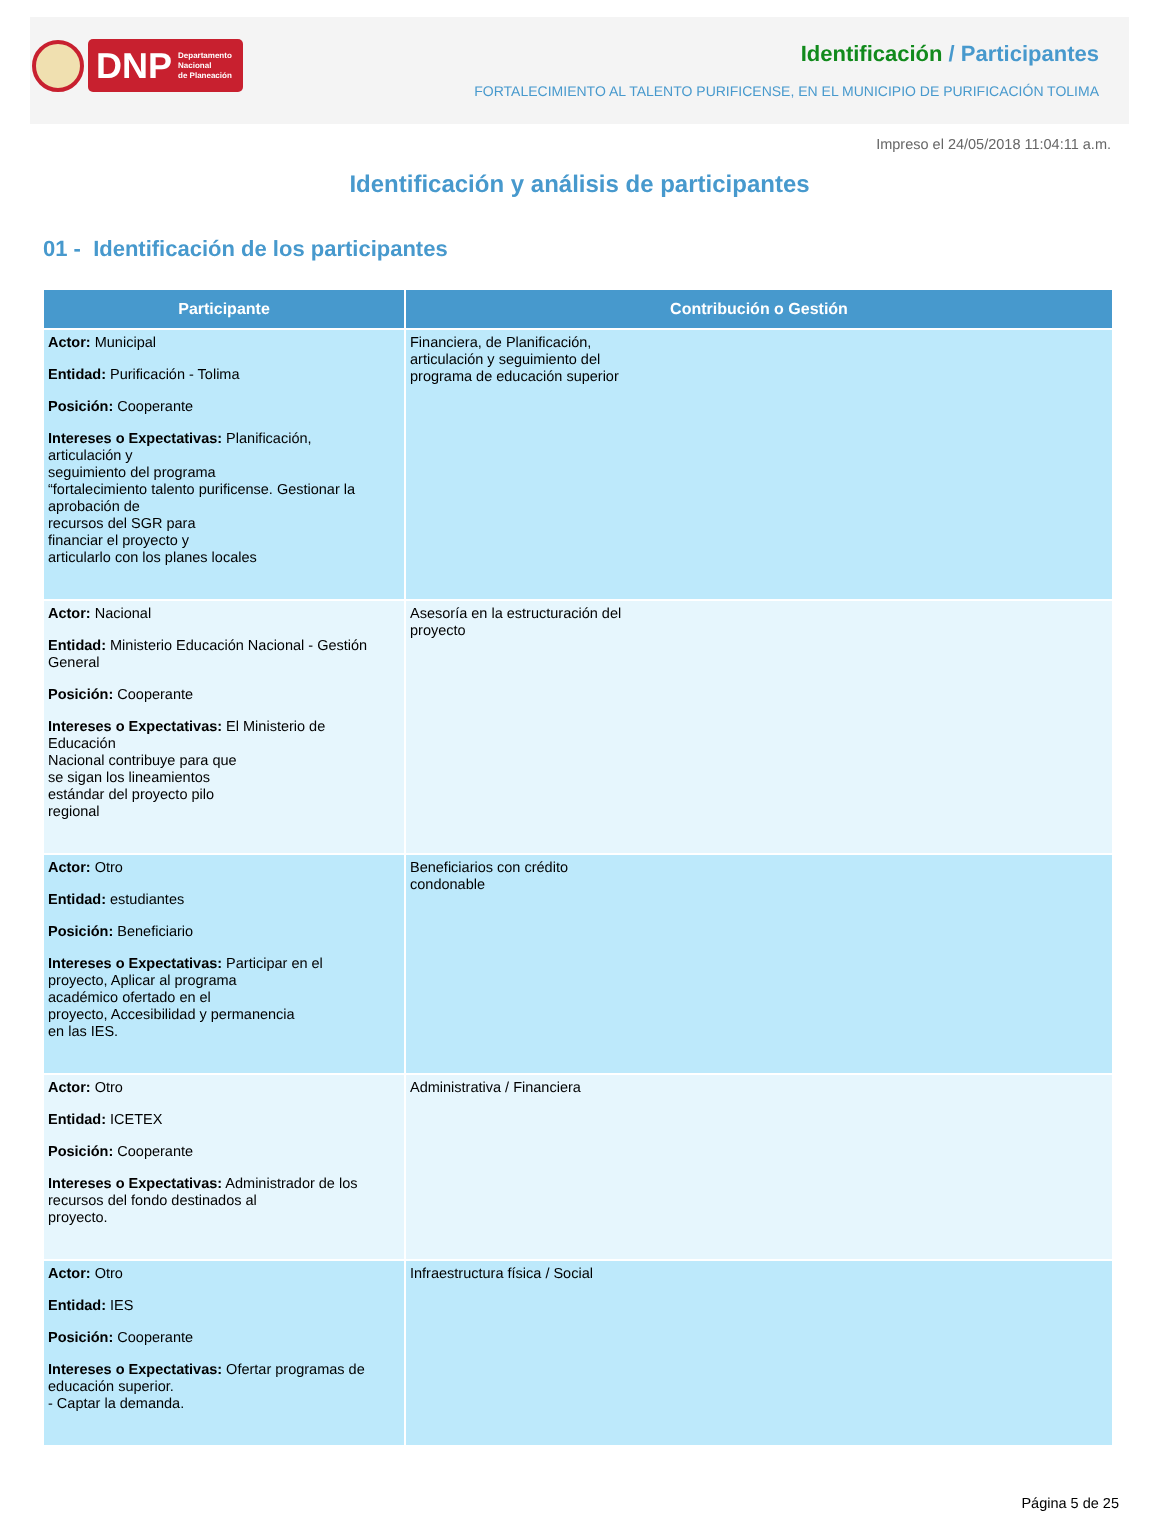DNP Departamento
Nacional
de Planeación
Identificación / Participantes
FORTALECIMIENTO AL TALENTO PURIFICENSE, EN EL MUNICIPIO DE PURIFICACIÓN TOLIMA
Impreso el 24/05/2018 11:04:11 a.m.
Identificación y análisis de participantes
01 - Identificación de los participantes
| Participante | Contribución o Gestión |
| --- | --- |
| Actor: Municipal Entidad: Purificación - Tolima Posición: Cooperante Intereses o Expectativas: Planificación, articulación y seguimiento del programa “fortalecimiento talento purificense. Gestionar la aprobación de recursos del SGR para financiar el proyecto y articularlo con los planes locales | Financiera, de Planificación, articulación y seguimiento del programa de educación superior |
| Actor: Nacional Entidad: Ministerio Educación Nacional - Gestión General Posición: Cooperante Intereses o Expectativas: El Ministerio de Educación Nacional contribuye para que se sigan los lineamientos estándar del proyecto pilo regional | Asesoría en la estructuración del proyecto |
| Actor: Otro Entidad: estudiantes Posición: Beneficiario Intereses o Expectativas: Participar en el proyecto, Aplicar al programa académico ofertado en el proyecto, Accesibilidad y permanencia en las IES. | Beneficiarios con crédito condonable |
| Actor: Otro Entidad: ICETEX Posición: Cooperante Intereses o Expectativas: Administrador de los recursos del fondo destinados al proyecto. | Administrativa / Financiera |
| Actor: Otro Entidad: IES Posición: Cooperante Intereses o Expectativas: Ofertar programas de educación superior. - Captar la demanda. | Infraestructura física / Social |
Página 5 de 25